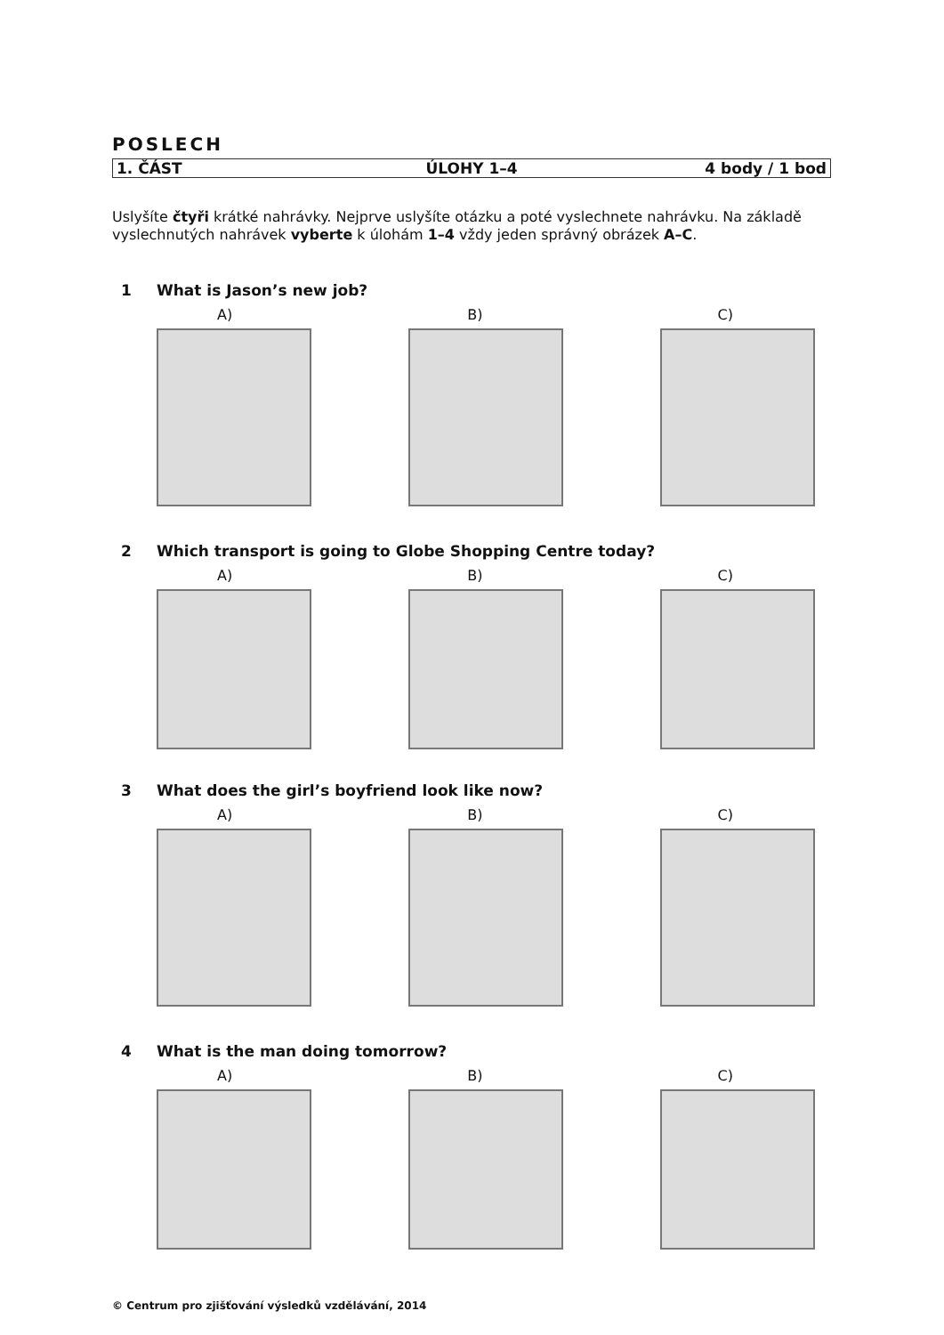POSLECH
| 1. ČÁST | ÚLOHY 1–4 | 4 body / 1 bod |
Uslyšíte čtyři krátké nahrávky. Nejprve uslyšíte otázku a poté vyslechnete nahrávku. Na základě vyslechnutých nahrávek vyberte k úlohám 1–4 vždy jeden správný obrázek A–C.
1 What is Jason’s new job?
A) B) C)
2 Which transport is going to Globe Shopping Centre today?
A) B) C)
3 What does the girl’s boyfriend look like now?
A) B) C)
4 What is the man doing tomorrow?
A) B) C)
© Centrum pro zjišťování výsledků vzdělávání, 2014